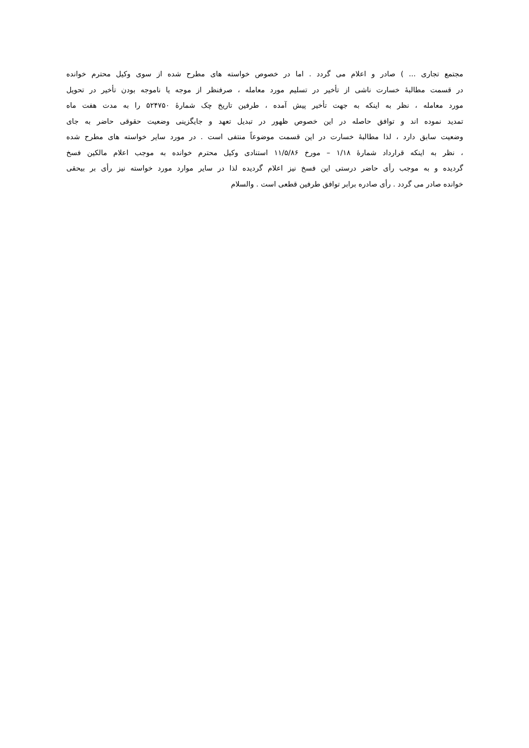مجتمع تجاری ... ) صادر و اعلام می گردد . اما در خصوص خواسته های مطرح شده از سوی وکیل محترم خوانده
در قسمت مطالبهٔ خسارت ناشی از تأخیر در تسلیم مورد معامله ، صرفنظر از موجه یا ناموجه بودن تأخیر در تحویل
مورد معامله ، نظر به اینکه به جهت تأخیر پیش آمده ، طرفین تاریخ چک شمارهٔ ۵۲۴۷۵۰ را به مدت هفت ماه
تمدید نموده اند و توافق حاصله در این خصوص ظهور در تبدیل تعهد و جایگزینی وضعیت حقوقی حاضر به جای
وضعیت سابق دارد ، لذا مطالبهٔ خسارت در این قسمت موضوعاً منتفی است . در مورد سایر خواسته های مطرح شده
، نظر به اینکه قرارداد شمارهٔ ۱/۱۸ – مورخ ۱۱/۵/۸۶ استنادی وکیل محترم خوانده به موجب اعلام مالکین فسخ
گردیده و به موجب رأی حاضر درستی این فسخ نیز اعلام گردیده لذا در سایر موارد مورد خواسته نیز رأی بر بیحقی
خوانده صادر می گردد . رأی صادره برابر توافق طرفین قطعی است . والسلام